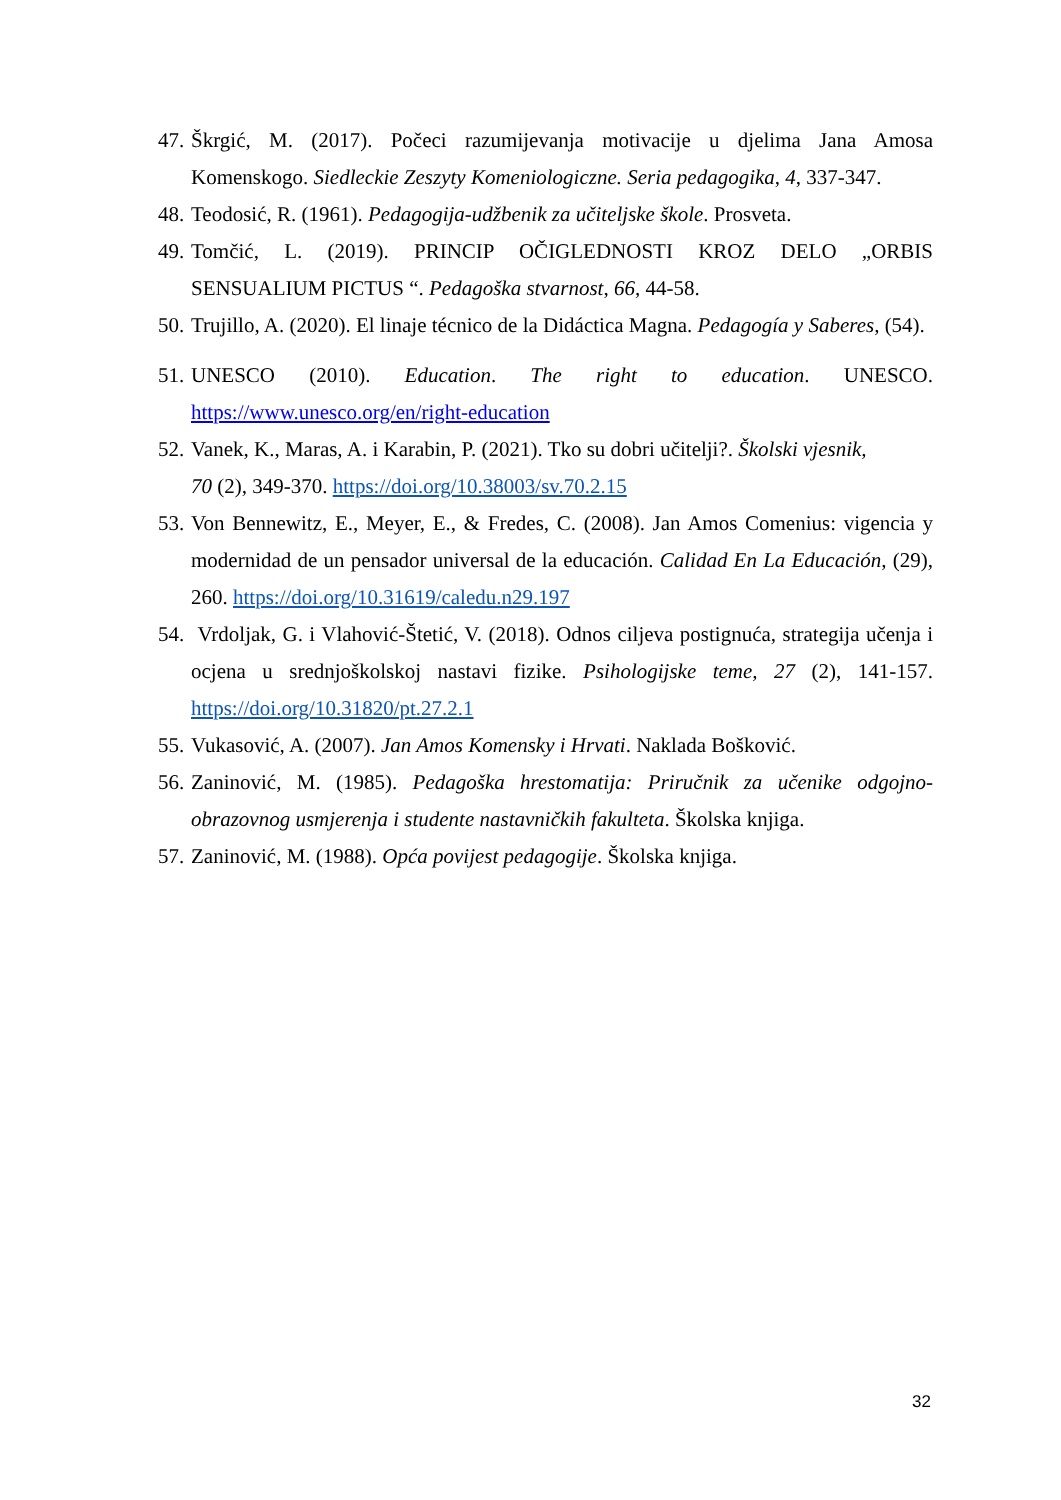47. Škrgić, M. (2017). Počeci razumijevanja motivacije u djelima Jana Amosa Komenskogo. Siedleckie Zeszyty Komeniologiczne. Seria pedagogika, 4, 337-347.
48. Teodosić, R. (1961). Pedagogija-udžbenik za učiteljske škole. Prosveta.
49. Tomčić, L. (2019). PRINCIP OČIGLEDNOSTI KROZ DELO „ORBIS SENSUALIUM PICTUS “. Pedagoška stvarnost, 66, 44-58.
50. Trujillo, A. (2020). El linaje técnico de la Didáctica Magna. Pedagogía y Saberes, (54).
51. UNESCO (2010). Education. The right to education. UNESCO. https://www.unesco.org/en/right-education
52. Vanek, K., Maras, A. i Karabin, P. (2021). Tko su dobri učitelji?. Školski vjesnik,
70 (2), 349-370. https://doi.org/10.38003/sv.70.2.15
53. Von Bennewitz, E., Meyer, E., & Fredes, C. (2008). Jan Amos Comenius: vigencia y modernidad de un pensador universal de la educación. Calidad En La Educación, (29), 260. https://doi.org/10.31619/caledu.n29.197
54. Vrdoljak, G. i Vlahović-Štetić, V. (2018). Odnos ciljeva postignuća, strategija učenja i ocjena u srednjoškolskoj nastavi fizike. Psihologijske teme, 27 (2), 141-157. https://doi.org/10.31820/pt.27.2.1
55. Vukasović, A. (2007). Jan Amos Komensky i Hrvati. Naklada Bošković.
56. Zaninović, M. (1985). Pedagoška hrestomatija: Priručnik za učenike odgojno-obrazovnog usmjerenja i studente nastavničkih fakulteta. Školska knjiga.
57. Zaninović, M. (1988). Opća povijest pedagogije. Školska knjiga.
32